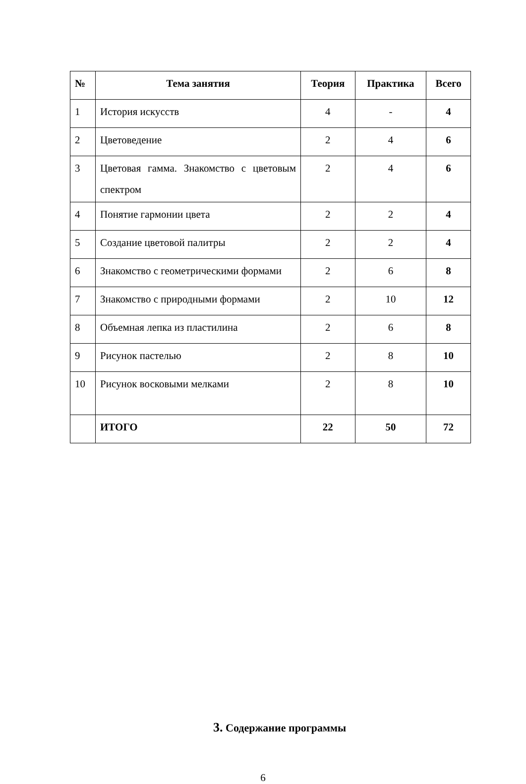| № | Тема занятия | Теория | Практика | Всего |
| --- | --- | --- | --- | --- |
| 1 | История искусств | 4 | - | 4 |
| 2 | Цветоведение | 2 | 4 | 6 |
| 3 | Цветовая гамма. Знакомство с цветовым спектром | 2 | 4 | 6 |
| 4 | Понятие гармонии цвета | 2 | 2 | 4 |
| 5 | Создание цветовой палитры | 2 | 2 | 4 |
| 6 | Знакомство с геометрическими формами | 2 | 6 | 8 |
| 7 | Знакомство с природными формами | 2 | 10 | 12 |
| 8 | Объемная лепка из пластилина | 2 | 6 | 8 |
| 9 | Рисунок пастелью | 2 | 8 | 10 |
| 10 | Рисунок восковыми мелками | 2 | 8 | 10 |
| | ИТОГО | 22 | 50 | 72 |
3. Содержание программы
6